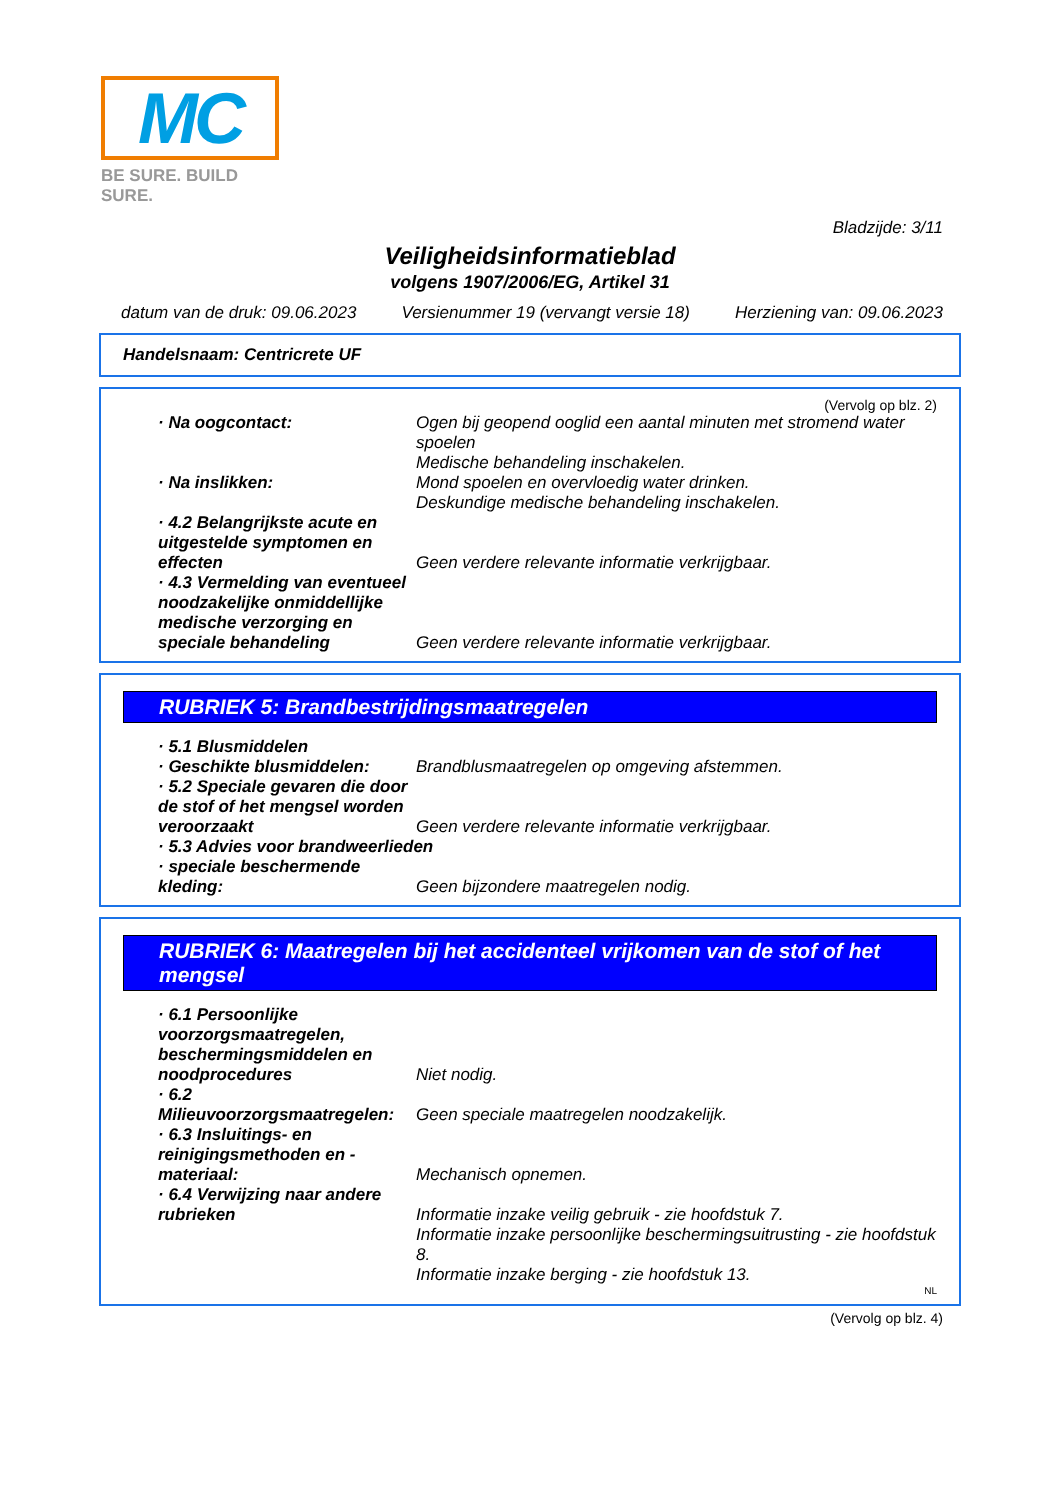MC
BE SURE. BUILD SURE.
Bladzijde: 3/11
Veiligheidsinformatieblad
volgens 1907/2006/EG, Artikel 31
datum van de druk: 09.06.2023 Versienummer 19 (vervangt versie 18) Herziening van: 09.06.2023
Handelsnaam: Centricrete UF
(Vervolg op blz. 2)
· Na oogcontact: Ogen bij geopend ooglid een aantal minuten met stromend water spoelen
Medische behandeling inschakelen.
· Na inslikken: Mond spoelen en overvloedig water drinken.
Deskundige medische behandeling inschakelen.
· 4.2 Belangrijkste acute en uitgestelde symptomen en effecten
Geen verdere relevante informatie verkrijgbaar.
· 4.3 Vermelding van eventueel noodzakelijke onmiddellijke medische verzorging en speciale behandeling
Geen verdere relevante informatie verkrijgbaar.
RUBRIEK 5: Brandbestrijdingsmaatregelen
· 5.1 Blusmiddelen
· Geschikte blusmiddelen: Brandblusmaatregelen op omgeving afstemmen.
· 5.2 Speciale gevaren die door de stof of het mengsel worden veroorzaakt
Geen verdere relevante informatie verkrijgbaar.
· 5.3 Advies voor brandweerlieden
· speciale beschermende kleding:
Geen bijzondere maatregelen nodig.
RUBRIEK 6: Maatregelen bij het accidenteel vrijkomen van de stof of het mengsel
· 6.1 Persoonlijke voorzorgsmaatregelen, beschermingsmiddelen en noodprocedures
Niet nodig.
· 6.2 Milieuvoorzorgsmaatregelen:
Geen speciale maatregelen noodzakelijk.
· 6.3 Insluitings- en reinigingsmethoden en -materiaal:
Mechanisch opnemen.
· 6.4 Verwijzing naar andere rubrieken
Informatie inzake veilig gebruik - zie hoofdstuk 7.
Informatie inzake persoonlijke beschermingsuitrusting - zie hoofdstuk 8.
Informatie inzake berging - zie hoofdstuk 13.
NL
(Vervolg op blz. 4)